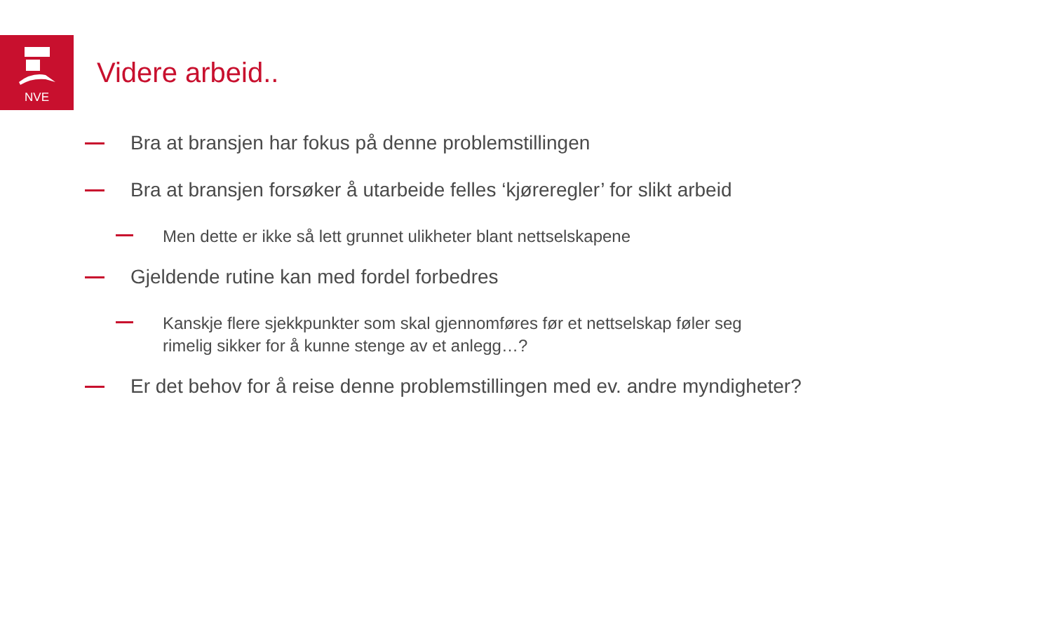NVE
Videre arbeid..
Bra at bransjen har fokus på denne problemstillingen
Bra at bransjen forsøker å utarbeide felles ‘kjøreregler’ for slikt arbeid
Men dette er ikke så lett grunnet ulikheter blant nettselskapene
Gjeldende rutine kan med fordel forbedres
Kanskje flere sjekkpunkter som skal gjennomføres før et nettselskap føler seg
rimelig sikker for å kunne stenge av et anlegg…?
Er det behov for å reise denne problemstillingen med ev. andre myndigheter?